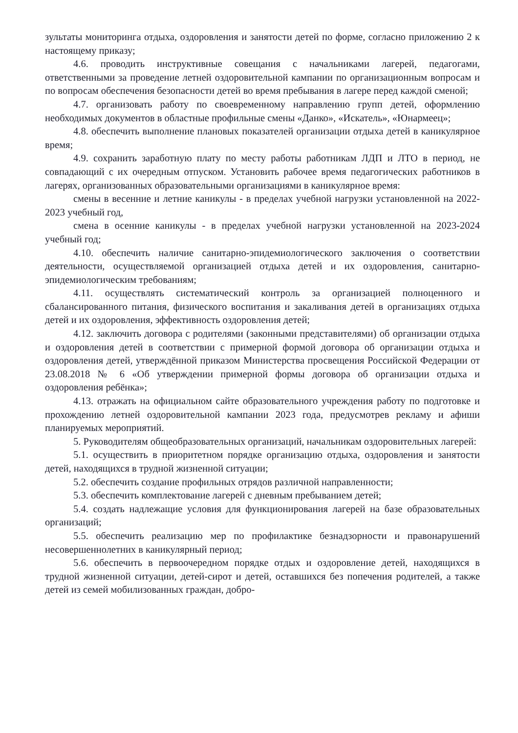зультаты мониторинга отдыха, оздоровления и занятости детей по форме, согласно приложению 2 к настоящему приказу;
4.6. проводить инструктивные совещания с начальниками лагерей, педагогами, ответственными за проведение летней оздоровительной кампании по организационным вопросам и по вопросам обеспечения безопасности детей во время пребывания в лагере перед каждой сменой;
4.7. организовать работу по своевременному направлению групп детей, оформлению необходимых документов в областные профильные смены «Данко», «Искатель», «Юнармеец»;
4.8. обеспечить выполнение плановых показателей организации отдыха детей в каникулярное время;
4.9. сохранить заработную плату по месту работы работникам ЛДП и ЛТО в период, не совпадающий с их очередным отпуском. Установить рабочее время педагогических работников в лагерях, организованных образовательными организациями в каникулярное время:
смены в весенние и летние каникулы - в пределах учебной нагрузки установленной на 2022-2023 учебный год,
смена в осенние каникулы - в пределах учебной нагрузки установленной на 2023-2024 учебный год;
4.10. обеспечить наличие санитарно-эпидемиологического заключения о соответствии деятельности, осуществляемой организацией отдыха детей и их оздоровления, санитарно-эпидемиологическим требованиям;
4.11. осуществлять систематический контроль за организацией полноценного и сбалансированного питания, физического воспитания и закаливания детей в организациях отдыха детей и их оздоровления, эффективность оздоровления детей;
4.12. заключить договора с родителями (законными представителями) об организации отдыха и оздоровления детей в соответствии с примерной формой договора об организации отдыха и оздоровления детей, утверждённой приказом Министерства просвещения Российской Федерации от 23.08.2018 № 6 «Об утверждении примерной формы договора об организации отдыха и оздоровления ребёнка»;
4.13. отражать на официальном сайте образовательного учреждения работу по подготовке и прохождению летней оздоровительной кампании 2023 года, предусмотрев рекламу и афиши планируемых мероприятий.
5. Руководителям общеобразовательных организаций, начальникам оздоровительных лагерей:
5.1. осуществить в приоритетном порядке организацию отдыха, оздоровления и занятости детей, находящихся в трудной жизненной ситуации;
5.2. обеспечить создание профильных отрядов различной направленности;
5.3. обеспечить комплектование лагерей с дневным пребыванием детей;
5.4. создать надлежащие условия для функционирования лагерей на базе образовательных организаций;
5.5. обеспечить реализацию мер по профилактике безнадзорности и правонарушений несовершеннолетних в каникулярный период;
5.6. обеспечить в первоочередном порядке отдых и оздоровление детей, находящихся в трудной жизненной ситуации, детей-сирот и детей, оставшихся без попечения родителей, а также детей из семей мобилизованных граждан, добро-